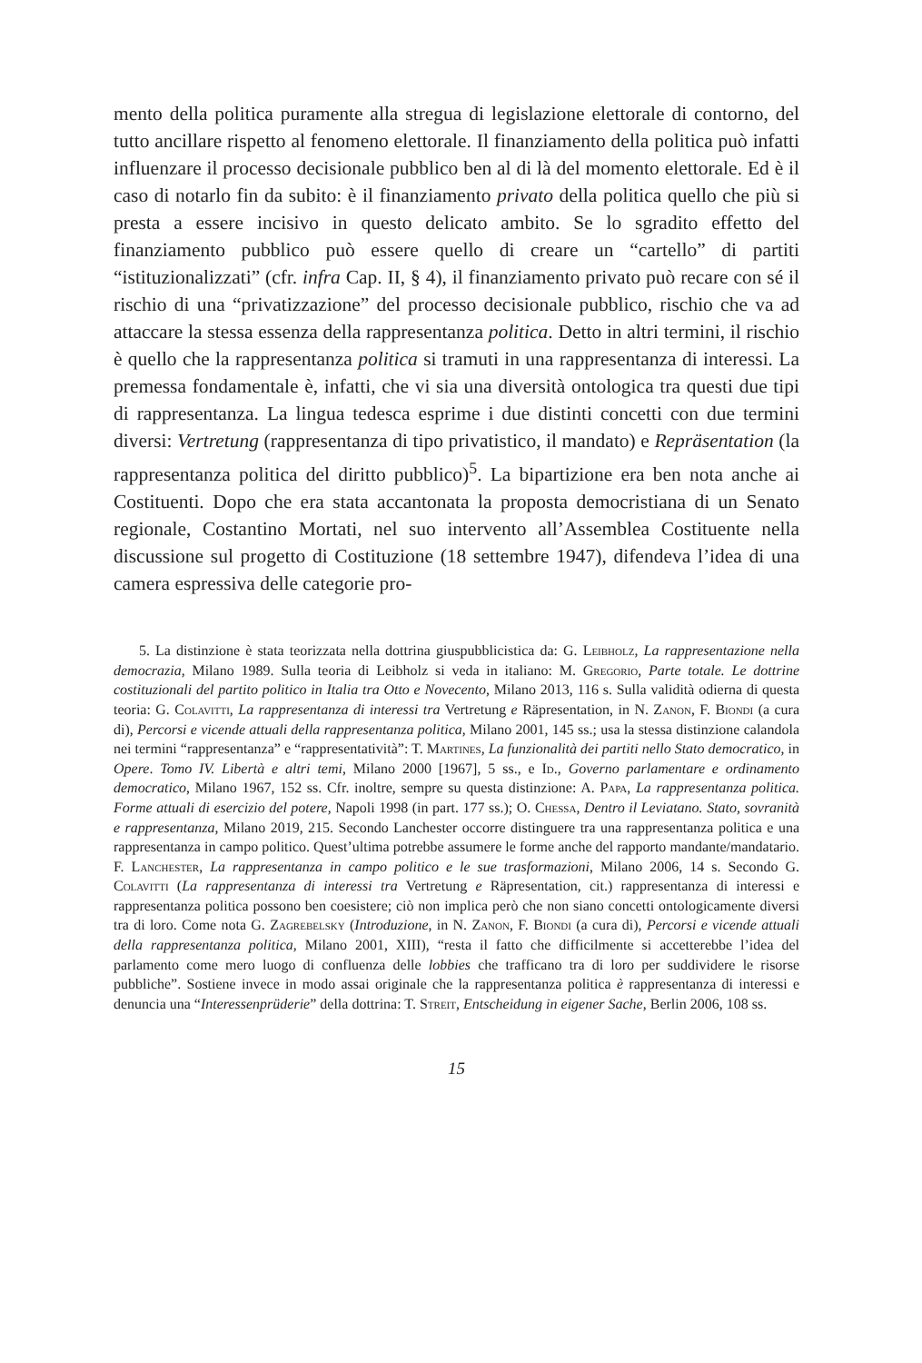mento della politica puramente alla stregua di legislazione elettorale di contorno, del tutto ancillare rispetto al fenomeno elettorale. Il finanziamento della politica può infatti influenzare il processo decisionale pubblico ben al di là del momento elettorale. Ed è il caso di notarlo fin da subito: è il finanziamento privato della politica quello che più si presta a essere incisivo in questo delicato ambito. Se lo sgradito effetto del finanziamento pubblico può essere quello di creare un “cartello” di partiti “istituzionalizzati” (cfr. infra Cap. II, § 4), il finanziamento privato può recare con sé il rischio di una “privatizzazione” del processo decisionale pubblico, rischio che va ad attaccare la stessa essenza della rappresentanza politica. Detto in altri termini, il rischio è quello che la rappresentanza politica si tramuti in una rappresentanza di interessi. La premessa fondamentale è, infatti, che vi sia una diversità ontologica tra questi due tipi di rappresentanza. La lingua tedesca esprime i due distinti concetti con due termini diversi: Vertretung (rappresentanza di tipo privatistico, il mandato) e Repräsentation (la rappresentanza politica del diritto pubblico)<sup>5</sup>. La bipartizione era ben nota anche ai Costituenti. Dopo che era stata accantonata la proposta democristiana di un Senato regionale, Costantino Mortati, nel suo intervento all’Assemblea Costituente nella discussione sul progetto di Costituzione (18 settembre 1947), difendeva l’idea di una camera espressiva delle categorie pro-
5. La distinzione è stata teorizzata nella dottrina giuspubblicistica da: G. Leibholz, La rappresentazione nella democrazia, Milano 1989. Sulla teoria di Leibholz si veda in italiano: M. Gregorio, Parte totale. Le dottrine costituzionali del partito politico in Italia tra Otto e Novecento, Milano 2013, 116 s. Sulla validità odierna di questa teoria: G. Colavitti, La rappresentanza di interessi tra Vertretung e Räpresentation, in N. Zanon, F. Biondi (a cura di), Percorsi e vicende attuali della rappresentanza politica, Milano 2001, 145 ss.; usa la stessa distinzione calandola nei termini “rappresentanza” e “rappresentatività”: T. Martines, La funzionalità dei partiti nello Stato democratico, in Opere. Tomo IV. Libertà e altri temi, Milano 2000 [1967], 5 ss., e Id., Governo parlamentare e ordinamento democratico, Milano 1967, 152 ss. Cfr. inoltre, sempre su questa distinzione: A. Papa, La rappresentanza politica. Forme attuali di esercizio del potere, Napoli 1998 (in part. 177 ss.); O. Chessa, Dentro il Leviatano. Stato, sovranità e rappresentanza, Milano 2019, 215. Secondo Lanchester occorre distinguere tra una rappresentanza politica e una rappresentanza in campo politico. Quest’ultima potrebbe assumere le forme anche del rapporto mandante/mandatario. F. Lanchester, La rappresentanza in campo politico e le sue trasformazioni, Milano 2006, 14 s. Secondo G. Colavitti (La rappresentanza di interessi tra Vertretung e Räpresentation, cit.) rappresentanza di interessi e rappresentanza politica possono ben coesistere; ciò non implica però che non siano concetti ontologicamente diversi tra di loro. Come nota G. Zagrebelsky (Introduzione, in N. Zanon, F. Biondi (a cura di), Percorsi e vicende attuali della rappresentanza politica, Milano 2001, XIII), “resta il fatto che difficilmente si accetterebbe l’idea del parlamento come mero luogo di confluenza delle lobbies che trafficano tra di loro per suddividere le risorse pubbliche”. Sostiene invece in modo assai originale che la rappresentanza politica è rappresentanza di interessi e denuncia una “Interessenprüderie” della dottrina: T. Streit, Entscheidung in eigener Sache, Berlin 2006, 108 ss.
15